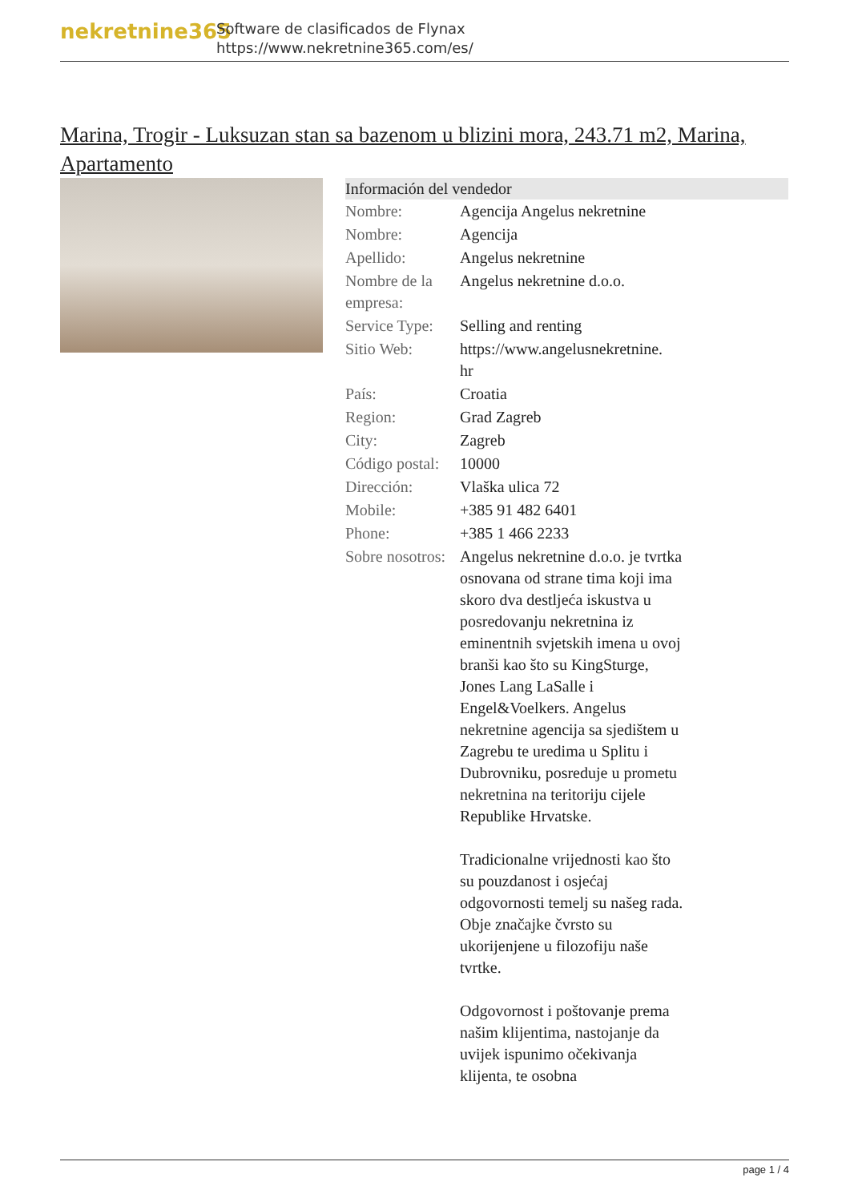nekretnine365
Software de clasificados de Flynax
https://www.nekretnine365.com/es/
Marina, Trogir - Luksuzan stan sa bazenom u blizini mora, 243.71 m2, Marina, Apartamento
| Información del vendedor | |
| --- | --- |
| Nombre: | Agencija Angelus nekretnine |
| Nombre: | Agencija |
| Apellido: | Angelus nekretnine |
| Nombre de la empresa: | Angelus nekretnine d.o.o. |
| Service Type: | Selling and renting |
| Sitio Web: | https://www.angelusnekretnine. hr |
| País: | Croatia |
| Region: | Grad Zagreb |
| City: | Zagreb |
| Código postal: | 10000 |
| Dirección: | Vlaška ulica 72 |
| Mobile: | +385 91 482 6401 |
| Phone: | +385 1 466 2233 |
| Sobre nosotros: | Angelus nekretnine d.o.o. je tvrtka osnovana od strane tima koji ima skoro dva destljeća iskustva u posredovanju nekretnina iz eminentnih svjetskih imena u ovoj branši kao što su KingSturge, Jones Lang LaSalle i Engel&Voelkers. Angelus nekretnine agencija sa sjedištem u Zagrebu te uredima u Splitu i Dubrovniku, posreduje u prometu nekretnina na teritoriju cijele Republike Hrvatske. Tradicionalne vrijednosti kao što su pouzdanost i osjećaj odgovornosti temelj su našeg rada. Obje značajke čvrsto su ukorijenjene u filozofiju naše tvrtke. Odgovornost i poštovanje prema našim klijentima, nastojanje da uvijek ispunimo očekivanja klijenta, te osobna |
page 1 / 4